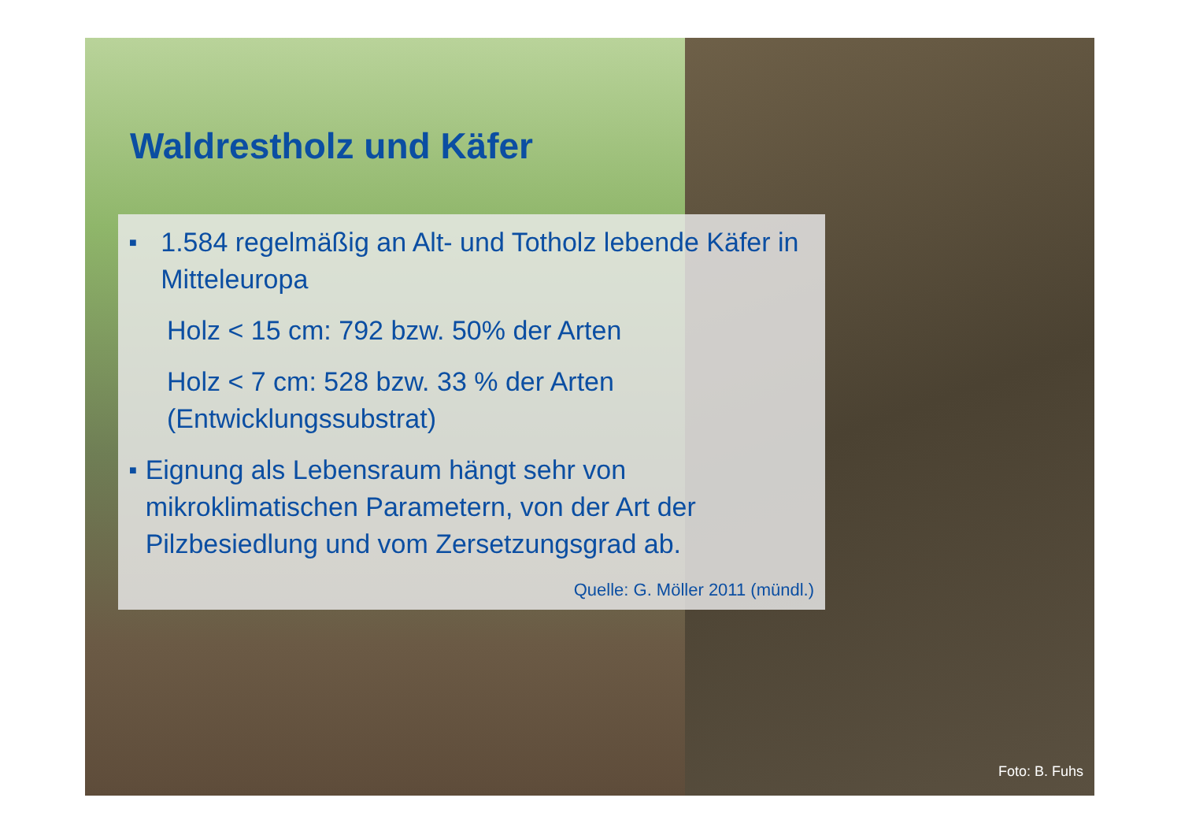Waldrestholz und Käfer
■ 1.584 regelmäßig an Alt- und Totholz lebende Käfer in Mitteleuropa
Holz < 15 cm: 792 bzw. 50% der Arten
Holz < 7 cm: 528 bzw. 33 % der Arten (Entwicklungssubstrat)
■ Eignung als Lebensraum hängt sehr von mikroklimatischen Parametern, von der Art der Pilzbesiedlung und vom Zersetzungsgrad ab.
Quelle: G. Möller 2011 (mündl.)
Foto: B. Fuhs